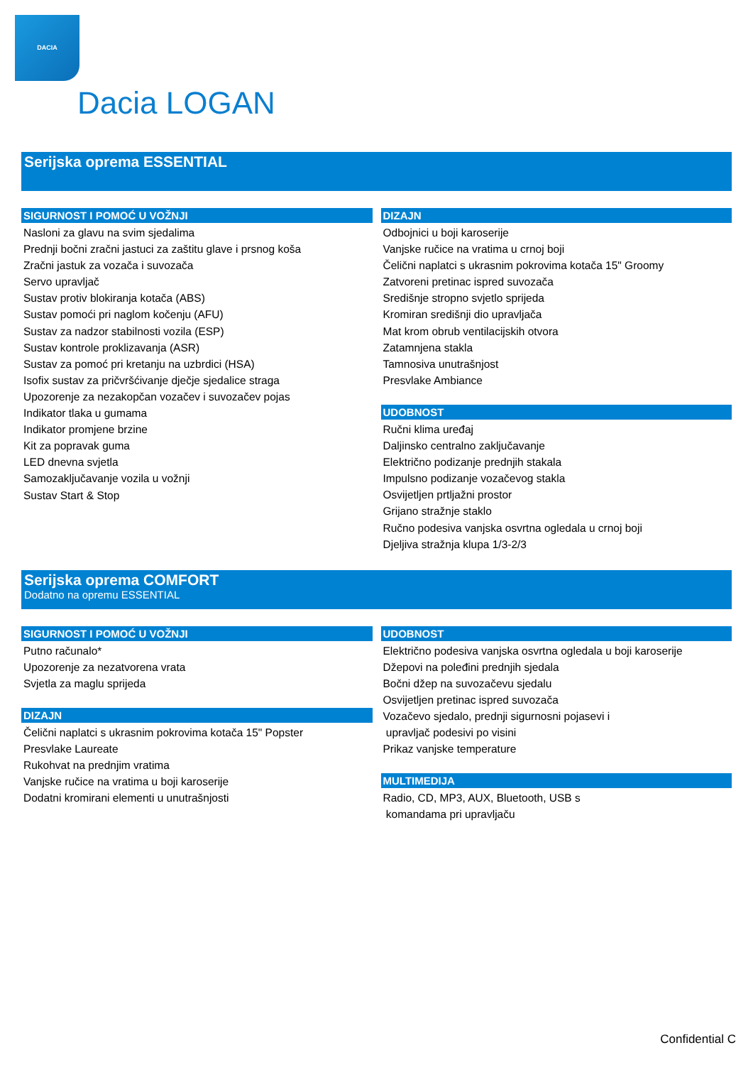DACIA
Dacia LOGAN
Serijska oprema ESSENTIAL
SIGURNOST I POMOĆ U VOŽNJI
Nasloni za glavu na svim sjedalima
Prednji bočni zračni jastuci za zaštitu glave i prsnog koša
Zračni jastuk za vozača i suvozača
Servo upravljač
Sustav protiv blokiranja kotača (ABS)
Sustav pomoći pri naglom kočenju (AFU)
Sustav za nadzor stabilnosti vozila (ESP)
Sustav kontrole proklizavanja (ASR)
Sustav za pomoć pri kretanju na uzbrdici (HSA)
Isofix sustav za pričvršćivanje dječje sjedalice straga
Upozorenje za nezakopčan vozačev i suvozačev pojas
Indikator tlaka u gumama
Indikator promjene brzine
Kit za popravak guma
LED dnevna svjetla
Samozaključavanje vozila u vožnji
Sustav Start & Stop
DIZAJN
Odbojnici u boji karoserije
Vanjske ručice na vratima u crnoj boji
Čelični naplatci s ukrasnim pokrovima kotača 15" Groomy
Zatvoreni pretinac ispred suvozača
Središnje stropno svjetlo sprijeda
Kromiran središnji dio upravljača
Mat krom obrub ventilacijskih otvora
Zatamnjena stakla
Tamnosiva unutrašnjost
Presvlake Ambiance
UDOBNOST
Ručni klima uređaj
Daljinsko centralno zaključavanje
Električno podizanje prednjih stakala
Impulsno podizanje vozačevog stakla
Osvijetljen prtljažni prostor
Grijano stražnje staklo
Ručno podesiva vanjska osvrtna ogledala u crnoj boji
Djeljiva stražnja klupa 1/3-2/3
Serijska oprema COMFORT
Dodatno na opremu ESSENTIAL
SIGURNOST I POMOĆ U VOŽNJI
Putno računalo*
Upozorenje za nezatvorena vrata
Svjetla za maglu sprijeda
DIZAJN
Čelični naplatci s ukrasnim pokrovima kotača 15" Popster
Presvlake Laureate
Rukohvat na prednjim vratima
Vanjske ručice na vratima u boji karoserije
Dodatni kromirani elementi u unutrašnjosti
UDOBNOST
Električno podesiva vanjska osvrtna ogledala u boji karoserije
Džepovi na poleđini prednjih sjedala
Bočni džep na suvozačevu sjedalu
Osvijetljen pretinac ispred suvozača
Vozačevo sjedalo, prednji sigurnosni pojasevi i
upravljač podesivi po visini
Prikaz vanjske temperature
MULTIMEDIJA
Radio, CD, MP3, AUX, Bluetooth, USB s
komandama pri upravljaču
Confidential C